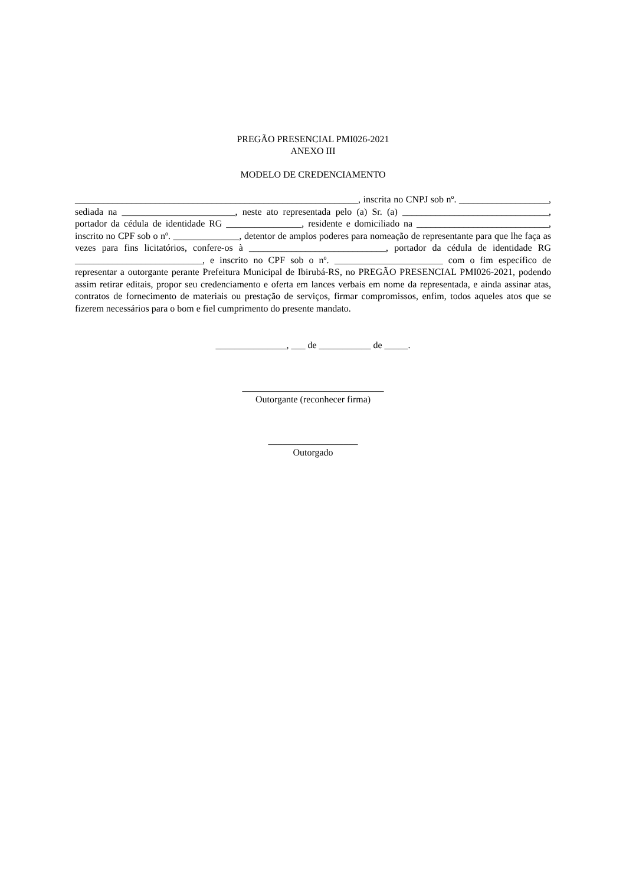PREGÃO PRESENCIAL PMI026-2021
ANEXO III
MODELO DE CREDENCIAMENTO
____________________________________________________________, inscrita no CNPJ sob nº. ___________________, sediada na ________________________, neste ato representada pelo (a) Sr. (a) _______________________________, portador da cédula de identidade RG ________________, residente e domiciliado na ____________________________, inscrito no CPF sob o nº. ______________, detentor de amplos poderes para nomeação de representante para que lhe faça as vezes para fins licitatórios, confere-os à _____________________________, portador da cédula de identidade RG ___________________________, e inscrito no CPF sob o nº. _______________________ com o fim específico de representar a outorgante perante Prefeitura Municipal de Ibirubá-RS, no PREGÃO PRESENCIAL PMI026-2021, podendo assim retirar editais, propor seu credenciamento e oferta em lances verbais em nome da representada, e ainda assinar atas, contratos de fornecimento de materiais ou prestação de serviços, firmar compromissos, enfim, todos aqueles atos que se fizerem necessários para o bom e fiel cumprimento do presente mandato.
_______________, ___ de ___________ de _____.
______________________________
Outorgante (reconhecer firma)
___________________
Outorgado